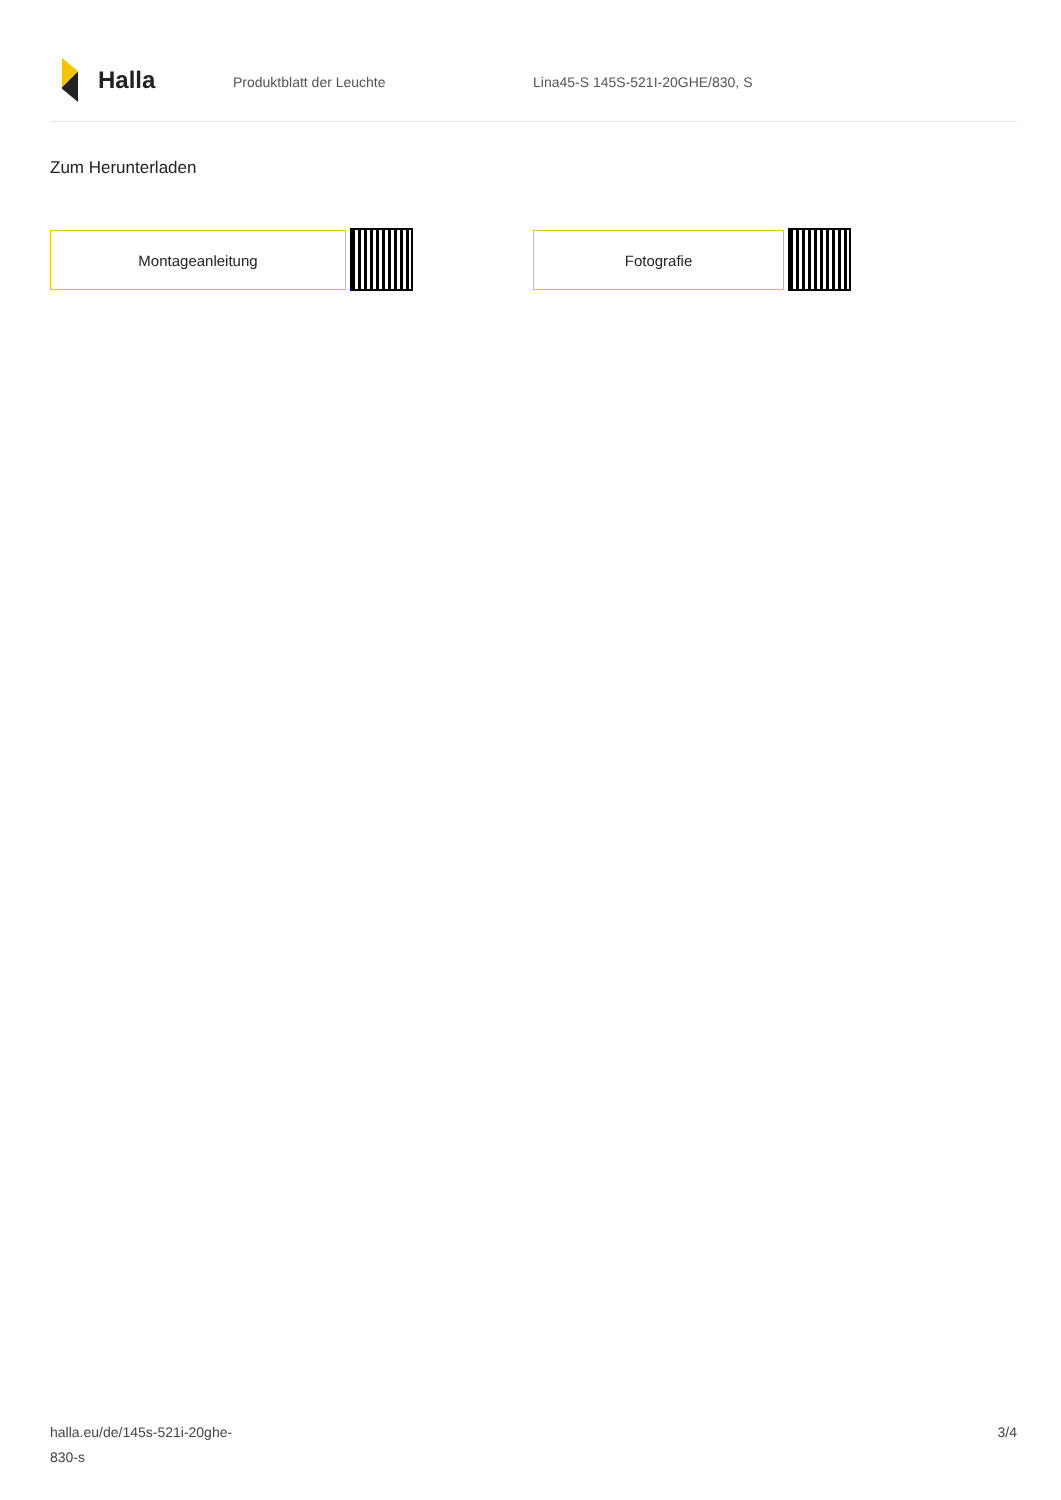Halla
Produktblatt der Leuchte Lina45-S 145S-521I-20GHE/830, S
Zum Herunterladen
Montageanleitung Fotografie
halla.eu/de/145s-521i-20ghe-
830-s
3/4